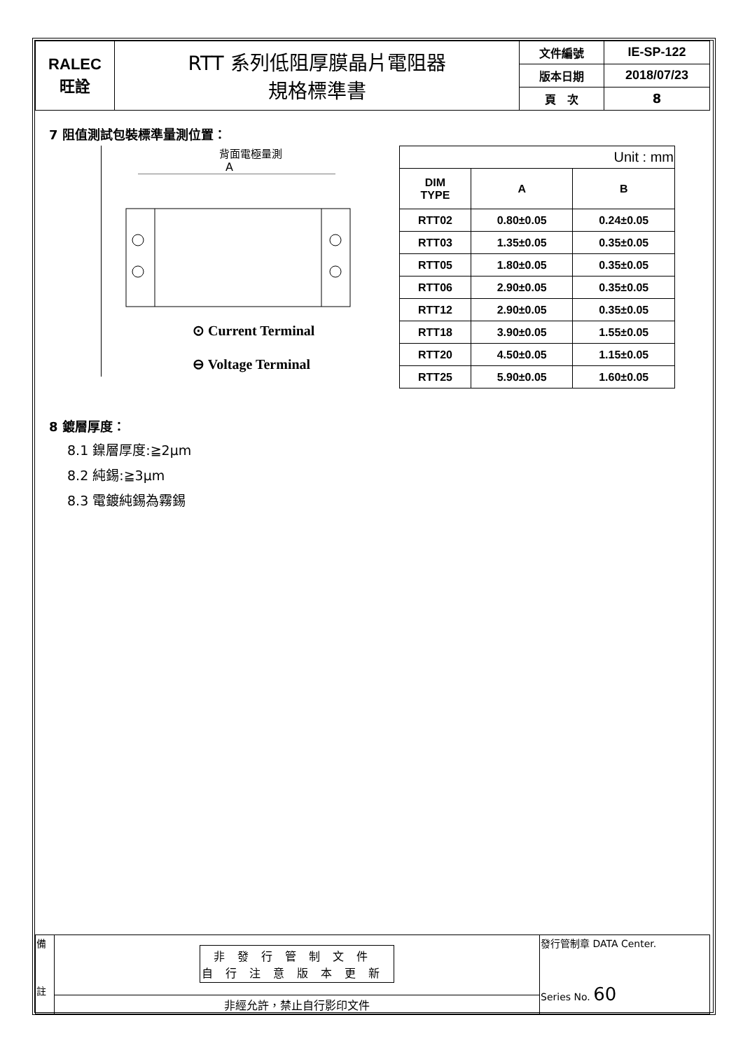| RALEC 旺詮 | RTT 系列低阻厚膜晶片電阻器 規格標準書 | 文件編號 | IE-SP-122 |
| | | 版本日期 | 2018/07/23 |
| | | 頁 次 | 8 |
7 阻值測試包裝標準量測位置：
背面電極量測
A
⊙ Current Terminal
⊖ Voltage Terminal
| Unit : mm | | |
| DIM TYPE | A | B |
| RTT02 | 0.80±0.05 | 0.24±0.05 |
| RTT03 | 1.35±0.05 | 0.35±0.05 |
| RTT05 | 1.80±0.05 | 0.35±0.05 |
| RTT06 | 2.90±0.05 | 0.35±0.05 |
| RTT12 | 2.90±0.05 | 0.35±0.05 |
| RTT18 | 3.90±0.05 | 1.55±0.05 |
| RTT20 | 4.50±0.05 | 1.15±0.05 |
| RTT25 | 5.90±0.05 | 1.60±0.05 |
8 鍍層厚度：
8.1 鎳層厚度:≧2μm
8.2 純錫:≧3μm
8.3 電鍍純錫為霧錫
| 備 註 | 非發行管制文件 自行注意版本更新 | 發行管制章 DATA Center. Series No. 60 |
| | 非經允許，禁止自行影印文件 | |